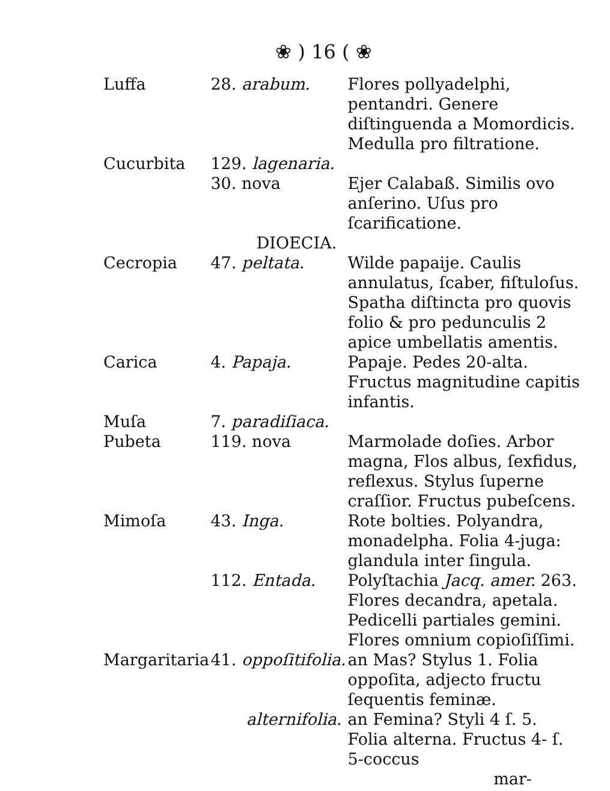❀ ) 16 ( ❀
Luffa 28. arabum. Flores pollyadelphi, pentandri. Genere diſtinguenda a Momordicis. Medulla pro filtratione.
Cucurbita 129. lagenaria.
30. nova Ejer Calabaß. Similis ovo anſerino. Uſus pro ſcarificatione.
DIOECIA.
Cecropia 47. peltata. Wilde papaije. Caulis annulatus, ſcaber, fiſtuloſus. Spatha diſtincta pro quovis folio & pro pedunculis 2 apice umbellatis amentis.
Carica 4. Papaja. Papaje. Pedes 20-alta. Fructus magnitudine capitis infantis.
Muſa 7. paradiſiaca.
Pubeta 119. nova Marmolade doſies. Arbor magna, Flos albus, ſexfidus, reflexus. Stylus ſuperne craſſior. Fructus pubeſcens.
Mimoſa 43. Inga. Rote bolties. Polyandra, monadelpha. Folia 4-juga: glandula inter ſingula.
112. Entada. Polyſtachia Jacq. amer. 263. Flores decandra, apetala. Pedicelli partiales gemini. Flores omnium copioſiſſimi.
Margaritaria
41. oppoſitifolia.
an Mas? Stylus 1. Folia oppoſita, adjecto fructu ſequentis feminæ.
alternifolia. an Femina? Styli 4 ſ. 5. Folia alterna. Fructus 4- ſ. 5-coccus
mar-